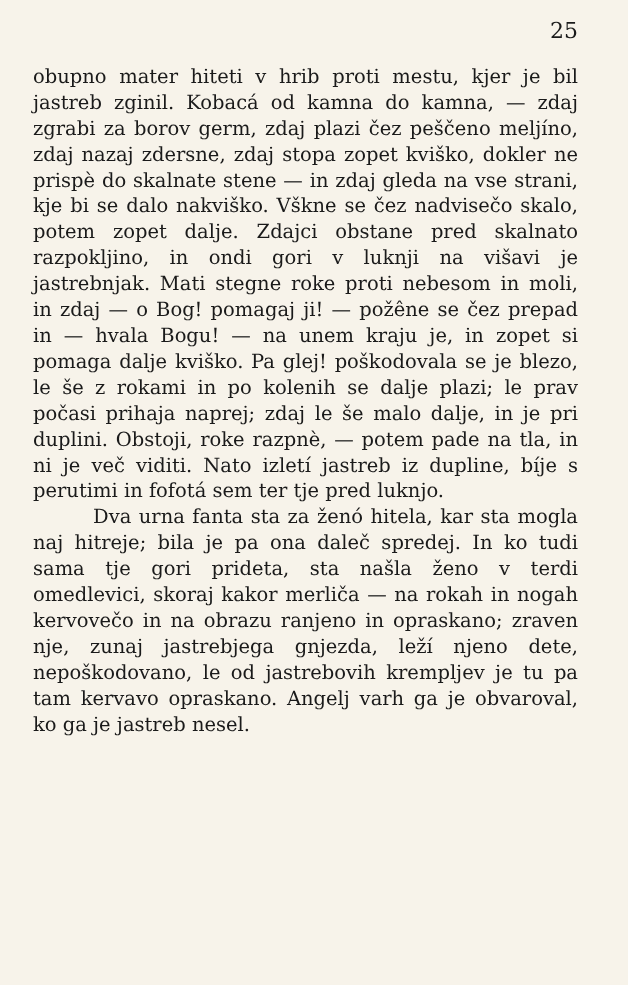25
obupno mater hiteti v hrib proti mestu, kjer je bil jastreb zginil. Kobacá od kamna do kamna, — zdaj zgrabi za borov germ, zdaj plazi čez peščeno meljíno, zdaj nazaj zdersne, zdaj stopa zopet kviško, dokler ne prispè do skalnate stene — in zdaj gleda na vse strani, kje bi se dalo nakviško. Vškne se čez nadvisečo skalo, potem zopet dalje. Zdajci obstane pred skalnato razpokljino, in ondi gori v luknji na višavi je jastrebnjak. Mati stegne roke proti nebesom in moli, in zdaj — o Bog! pomagaj ji! — požêne se čez prepad in — hvala Bogu! — na unem kraju je, in zopet si pomaga dalje kviško. Pa glej! poškodovala se je blezo, le še z rokami in po kolenih se dalje plazi; le prav počasi prihaja naprej; zdaj le še malo dalje, in je pri duplini. Obstoji, roke razpnè, — potem pade na tla, in ni je več viditi. Nato izletí jastreb iz dupline, bíje s perutimi in fofotá sem ter tje pred luknjo.
Dva urna fanta sta za ženó hitela, kar sta mogla naj hitreje; bila je pa ona daleč spredej. In ko tudi sama tje gori prideta, sta našla ženo v terdi omedlevici, skoraj kakor merliča — na rokah in nogah kervovečo in na obrazu ranjeno in opraskano; zraven nje, zunaj jastrebjega gnjezda, leží njeno dete, nepoškodovano, le od jastrebovih krempljev je tu pa tam kervavo opraskano. Angelj varh ga je obvaroval, ko ga je jastreb nesel.